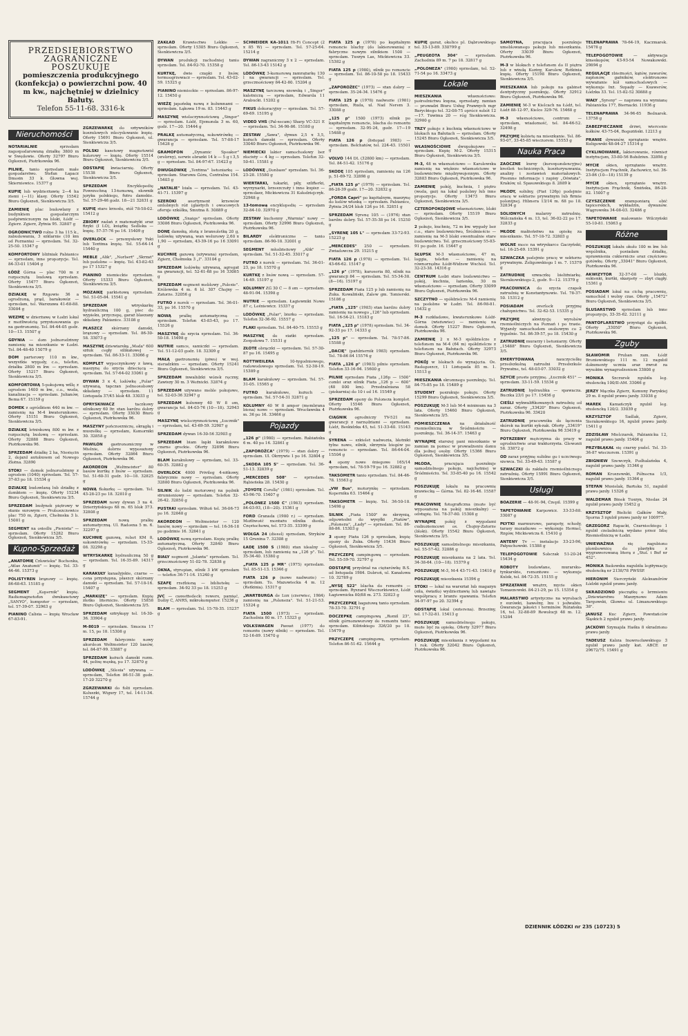PRZEDSIĘBIORSTWO
ZAGRANICZNE
POSZUKUJE
pomieszczenia produkcyjnego (konfekcja) o powierzchni pow. 40 m kw., najchętniej w dzielnicy Bałuty.
Telefon 55-11-68. 3316-k
Nieruchomości
NOTARIALNIE sprzedam zagospodarowaną działkę 3800 m w Swędowie. Oferty 32797 Biuro Ogłoszeń, Piotrkowska 96.
PILNIE, tanio sprzedam małe gospodarstwo. Stefan Łapacz Dmosin 33 k. Głowna woj. Skierniewice. 15377 g
KUPIĘ lub wydzierżawię 2—4 ha ziemi (—11) klasy. Oferty 15542 Biuro Ogłoszeń, Sienkiewicza 3/5.
ZAMIENIĘ plac budowlany z budynkiem gospodarczym podpiwniczonym na bloki, Łódź — Zgierz. Zgierz, Żytnia 95. 32807 g
OGRODNICTWO rolne 3 ha 115 k., zabudowania, 3 szklarnie (10 km od Poznania) — sprzedam. Tel. 32-25-50. 15347 g
KOMFORTOWY bliźniak Pabianice — sprzedam, inne propozycje. Tel. 84-33-01 15404 g
ŁÓDŹ Górna — plac 700 m z rozpoczętą budową sprzedam. Oferty 15477 Biuro Ogłoszeń, Sienkiewicza 3/5.
DZIAŁKĘ w Rzgowie 36 a ogrodzoną, prąd, barakowóz — sprzedam, tel. Warszawa 41-68-88. 33084 g
WEZMĘ w dzierżawę w Łodzi lokal z możliwością przystosowania go na gastronomię. Tel. 84-44-05 godz. 10—13. 15507 g
GDYNIA — dom jednorodzinny zamienię na mieszkanie w Łodzi. Tel. 84-48-40 15079 g
DOM parterowy 110 m kw., wszystkie wygody, c.o., telefon, działka 2800 m kw. — sprzedam. Oferty 15217 Biuro Ogłoszeń, Sienkiewicza 3/5.
KOMFORTOWĄ 5-pokojową willę z ogrodem 1400 m kw., c.o., woda, kanalizacja — sprzedam. Julianów, Bema 67. 15159 g
DOMEK z ogródkiem 440 m kw. — zamienię na M-4 kwaterunkowe. Oferty 15151 Biuro Ogłoszeń, Sienkiewicza 3/5.
DZIAŁKĘ letniskową 800 m kw. z rozpoczętą budową — sprzedam. Oferty 32888 Biuro Ogłoszeń, Piotrkowska 96.
SPRZEDAM działkę 2 ha, Niesięcin 2, dojazd autobusem od Nowego Złotna. 32890
STOKI — domek jednorodzinny z ogrodem (1040) sprzedam. Tel. 57-37-83 po 18. 15534 g
DZIAŁKĘ budowlaną lub działkę z domkiem — kupię. Oferty 15234 Biuro Ogłoszeń, Sienkiewicza 3/5.
SPRZEDAM budynek piętrowy w stanie surowym — Proboszczewice plac 750 m, Zgierz, Chełmska 3 b. 15081 g
SEGMENT na osiedlu „Pienista" — sprzedam. Oferty 15282 Biuro Ogłoszeń, Sienkiewicza 3/5.
Kupno-Sprzedaż
„ANATOMIĘ Człowieka" Bochenka, „Atlas Anatomii" — kupię. Tel. 33-44-46. 15373 g
POLISTYREN brązowy — kupię. 86-68-63. 15185 g
SEGMENT „Kopernik" kupię. Radiomagnetofon dwukasetowy „SANYO", komputer — sprzedam, tel. 57-39-07. 32963 g
PIANINO Calisia — kupię Wrocław 67-83-91.
ZGRZEWARKĘ do sztywników koszulowych zdecydowanie kupię. Oferty 15691 Biuro Ogłoszeń, ul. Sienkiewicza 3/5.
POLSKI kasetowy magnetowid kolorowy — kupię. Oferty 15514 Biuro Ogłoszeń, Sienkiewicza 3/5.
ODSTAPIĘ kwiaciarnię. Oferty 15538 Biuro Ogłoszeń, Sienkiewicza 3/5.
SPRZEDAM Encyklopedię Powszechną 13-tomową, słownik języka polskiego, futro damskie. Tel. 57-29-46 godz. 18—21 32831 g
KUPIĘ stare krzesło, stół 78-58-02. 15412 g
ZBIORY zadań z matematyki oraz fizyki (I LO), książkę Sedleka — kupię. 57-37-76 po 16. 15409 g
OVERLOCK — przemysłowy Yuki lub Textima kupię. Tel. 55-64-14 15440 g
MEBLE „Alik", „Norbert" „Skrzat" lub podobne — kupię. Tel. 43-82-43 po 17 15327 g
PIANINO niemieckie sprzedam. Oferty 15333 Biuro Ogłoszeń, Sienkiewicza 3/5.
MOZAIKĘ parkietową sprzedam. Tel. 51-05-84. 15541 g
SPRZEDAM wtryskarkę hydrauliczną 100 g, piec do wypieku, przyczepę, garaż blaszany składany. Pabianice. 33108 g
PŁASZCZ skórzany damski, brązowy — sprzedam. Tel. 86-30-58. 33073 g
MASZYNĘ dziewiarską „Moda" 600 sztuk cegły silikatowej — sprzedam. Tel. 86-33-11. 33066 g
KOMPLET wypoczynkowy z ławą, maszynę do szycia dziecięcą — sprzedam. Tel. 57-64-02 33061 g
DYWAN 3 x 4, lodówkę „Polar" używaną, tapczan jednoosobowy składany — sprzedam. 11 Listopada 37/45 blok 48. 33033 g
OPRYSKIWACZ taczkowy silnikowy 60 ltr. stan bardzo dobry — sprzedam. Oferty 33030 Biuro Ogłoszeń, Piotrkowska 96.
MASZYNY pończoszniczę, okrągłą i muszelkę — sprzedam, Komorniki 30. 32858 g
PAWILON gastronomiczny w Mielnie, dobrze wyposażony sprzedam. Oferty 32864 Biuro Ogłoszeń, Piotrkowska 96.
AKORDEON „Weltmeister" 80 basów kurtkę z lisów — sprzedam. Tel. 51-60-31 godz. 10—18. 32825 g
NOWĄ flokarkę — sprzedam. Tel. 43-28-23 po 18. 32810 g
SPRZEDAM nowy dywan 3 na 4. Dzierżyńskiego 68 m. 65 blok 373. 32808 g
SPRZEDAM nową pralkę automatyczną. Ul. Radosna 5 m. 6. 32297 g
KUCHNIĘ gazową, robot KM 8, sokowirówkę — sprzedam. 15-33-08. 32298 g
WTRYSKARKĘ hydrauliczną 50 g — sprzedam. Tel. 16-35-89. 14317 g
KARAKUŁY kanadyjskie, czarne — cena przystępna, płaszcz skórzany damski — sprzedam. Tel. 57-18-16. 15407 g
„MARKIZĘ" — sprzedam. Kupię złotko literniczе. Oferty 15858 Biuro Ogłoszeń, Sienkiewicza 3/5.
SPRZEDAM sztrykopy tel. 16-30-36. 33904 g
M-8019 — sprzedam. Smocza 17 m. 15, po 18. 15308 g
SPRZEDAM fabrycznie nowy akordeon Weltmeister 120 basów, tel. 84-87-99. 33887 g
SPRZEDAM kożuch damski rozm. 44, pelisę męską, po 17. 32870 g
LODÓWKĘ „Silesia" używaną — sprzedam, Telefon 86-51-38 godz. 17-20 32270 g
ZGRZEWARKI do folii sprzedam. Koluszki, Wigury 17, tel. 14-11-34. 15744 g
ZAKŁAD Krawiectwo Lekkie — sprzedam. Oferty 15305 Biuro Ogłoszeń, Sienkiewicza 3/5.
DYWAN produkcji zachodniej tanio sprzedam. Tel. 84-92-70. 15358 g
KURTKĘ, dwie czapki z lisów, termoogrzewacz — sprzedam. Tel. 43-02-59. 15325 g
PIANINO niemieckie — sprzedam. 86-97-12. 15450 g
WIEŻĘ japońską nową z kolumnami — sprzedam. Łąkowa 19 m. 83. 15443 g
MASZYNĘ wieloczynnościową „Singer" — sprzedam. Łódź, Ejsmonda 3 m. 60, godz. 17—20. 15444 g
PRALKĘ automatyczną, sokowirówkę — gwarancja — sprzedam. Tel. 57-88-17 15428 g
GRAMOFON „Dynamic Speaker" (srebrny), serwis obrazki 14 k — 5 g i 3,5 g — sprzedam. Tel. 84-97-67. 15423 g
DWUGŁOWKĘ „Textima" betoniarkę — sprzedam. Starowa Góra, Centralna 154. 15403 g
„NATALIE" biała — sprzedam. Tel. 43-41-71. 15397 g
SZEROKI asortyment krzewów ozdobnych róż (glastych i owocowych oferuje szkółka, Smutna 8. 30889 g
LODÓWKĘ „Snaige" sprzedam. Oferty 33086 Biuro Ogłoszeń, Piotrkowska 96.
DONĘ damską, złotą z bransoletką 20 g, lodówkę używaną, wan welurowy 2,60 x 1,90 — sprzedam, 43-39-16 po 16 33091 g
KUCHNIĘ gazową (używana) sprzedam, Zgierz, Chełmska 3 „I". 33104 g
SPRZEDAM lodówkę używaną, agregat na gwarancji, tel. 52-61-68 po 16 33085 g
SPRZEDAM segment meblowy „Polesie". Królewska 4 m. 6 bl. 307 Chojny — Zatorze. 32056 g
FUTRO z norek — sprzedam. Tel. 36-01-33, po 16. 15570 g
NOWĄ pralkę automatyczną — sprzedam. Telefon 43-83-43, po 17. 15526 g
MASZYNĘ do szycia sprzedam. Tel. 36-50-18. 15498 g
NUTRIE samce, samiczki — sprzedam. Tel. 51-12-03 godz. 18. 32309 g
MAŁĄ gastronomię (piwo) w woj. sieradzkim — sprzedam. Oferty 15241 Biuro Ogłoszeń, Sienkiewicza 3/5.
SPRZEDAM inwalidzki wózek ręczny, Zawiszy 30 m. 3 Woźnicki. 32874 g
SPRZEDAM używane meble pokojowe, tel. 52-03-36 32947 g
SPRZEDAM kolumny 40 W 8 om, gwarancja tel. 84-03-76 (10—18). 32943 g
MASZYNĘ wieloczynnościową „Łucznik" — sprzedam, tel. 43-69-59. 32907 g
SPRZEDAM dywan 16-30-56 32903 g
SPRZEDAM biam łapki karakułowe czarne greckie. Oferty 32896 Biuro Ogłoszeń, Piotrkowska 96.
BLAM karakułowy — sprzedam, tel. 33-60-35. 32882 g
OVERLOCK 4000 Privileg 4-nitkowy, fabrycznie nowy — sprzedam. Oferty 32880 Biuro Ogłoszeń, Piotrkowska 96.
SILNIK do łodzi motorowej na pędnik strumieniowy — sprzedam. Telefon 32-26-42. 32850 g
PUSTAKI sprzedam. Wiltoń tel. 36-06-73 po 16. 32848 g
AKORDEON — Weltmeister — 120 basów, nowy — sprzedam — tel. 16-36-18 po godzinie 16. 32841 g
LODÓWKĘ nową sprzedam. Kupię pralkę automatyczną. Oferty 32840 Biuro Ogłoszeń, Piotrkowska 96.
BIAŁY segment „Jolanta" sprzedam. Tel. grzecznościowy 51-02-78. 32838 g
OKNA, styropian, silnik 3 kW sprzedam — telefon 36-71-16. 15240 g
SZAFĘ rzeźbioną — bibliotekę — sprzedam. 34-92 33 po 18. 15253 g
JVC — cassettedeck: rewers, pamięć, Dolby C, ANRS, mikrokomputer. 15236 g
BLAM — sprzedam. Tel. 15-78-35. 15237 g
SCHNEIDER KA-1011 Hi-Fi Concept (2 x 85 W) — sprzedam. Tel. 57-25-64. 15214 g
DYWAN zagraniczny 3 x 2 — sprzedam. Tel. 86-13-43 15142 g
LODÓWKĘ 3-komorową zamrażarkę 130 l na gwarancji — sprzedam. Tel. grzecznościowy 84-42-80. 15204 g
MASZYNĘ tarczową szewską i „Singer" kaletniczą — sprzedam, Edwarda 11 Arabucki. 15202 g
FIKUS dekoracyjny — sprzedam. Tel. 57-69-69. 15195 g
VIDEO VHS (Pal-secam) Sharp VC-321 E — sprzedam. Tel. 34-98-86. 15180 g
ZESTAW „Sawa", dywan 2,5 x 3,5, kożuch damski — sprzedam. Oferty 33040 Biuro Ogłoszeń, Piotrkowska 96.
NIEMIECKI lakier samochodowy bez złocisty — 4 kg — sprzedam. Telefon 32-50-41. 15581 g
LODÓWKĘ „Donbass" sprzedam. Tel. 36-23-28. 15580 g
WIERTARKI, tokarki, piły, szlifierki, wyrzynarki, brzeszczoty i inne kupisz — sprzedasz, Mickiewicza 31 Kołodziejczyk. 32968 g
13-tomową encyklopedię — sprzedam 32-84-10. 32970 g
ZESTAW kuchenny „Warmia" nowy — sprzedam. Oferty 32996 Biuro Ogłoszeń, Piotrkowska 96.
BILARDY elektroniczne — tanio sprzedam. 86-90-18. 32001 g
SEGMENT młodzieżowy „Alik" — sprzedam. Tel. 51-32-45. 33017 g
FUTRO z norek — sprzedam. Tel. 36-01-23, po 18. 15570 g
KURTKĘ z lisów nową — sprzedam. 57-14-49. 15197 g
KOLUMNY ZG 30 C — 8 om — sprzedam. 48-91-94. 15398 g
NUTRIE — sprzedam. Łagiewniki Nowe 87 c, Leśniewicz. 15337 g
LODÓWKĘ „Polar", biurko — sprzedam. Telefon 32-36-92. 15557 g
FLAKI sprzedam. Tel. 84-40-75. 15553 g
MASZYNĘ do siatki sprzedam. Zespołowa 7. 15531 g
ZŁOTE obrączki — sprzedam. Tel. 57-30-87 po 16. 15495 g
ROTTWEILERA 10-tygodniowego, rodowodowego sprzedam. Tel. 52-38-19. 15389 g
BLAM karakułowy — sprzedam. Tel. 57-31-05. 15565 g
FUTRO karakułowe, kożuch — sprzedam. Tel. 57-54-31 32871 g
KOLUMNY 40 W 8 amper (membrana biena) nowe — sprzedam. Wrocławska 4 m. 36 po 16. 33466 g
Pojazdy
„126 p" (1980) — sprzedam. Rabiańska 6 m. 40 po 16. 32861 g
„ZAPOROŻCA" (1979) — stan dobry — sprzedam. Ul. Okrzywie 1 po 16. 32804 g
„SKODA 105 S" — sprzedam. Tel. 36-51-13. 32839 g
„MERCEDES 508" — sprzedam. Rąbieńska 28. 15430 g
„TOYOTĘ Corollę" (1981) sprzedam. Tel. 43-96-70. 15407 g
„POLONEZ 1500 C" (1983) sprzedam. 84-03-93, (18—20). 15361 g
FORD Granada (1980 r.) — sprzedam. Możliwość montażu silnika diesla. Częstochowa, tel. 573-35. 33399 g
WOŁGA 24 (diesel) sprzedam, Stryków 15 Grunina 7. 32308 g
ŁADĘ 1500 S (1980) stan idealny — sprzedam, lub zamienię na „126 p". Tel. 35-34-40. 15380 g
„FIATA 125 p MR" (1975) sprzedam. Tel. 85-51-13. 15346 g
FIATA 126 p (nowe nadwozie) — sprzedam. To. Mazowiecka 4 m. 12 (Retkinia). 15317 g
„WARTBURGA de Lux (czerwiec, 1984) zamienię na „Poloneza". Tel. 51-21-53. 15324 g
FIATA 1500 (1973) — sprzedam. Zachodnia 80 m. 17. 15323 g
VOLKSWAGEN Passat (1977) do remontu (nowy silnik) — sprzedam. Tel. 52-16-89. 15470 g
FIATA 125 p (1978) po kapitalnym remoncie blachy (do lakierowania) z fabryczne nowym silnikiem 1500 — sprzedam. Tuszyn Las, Mickiewicza 33. 15382 g
FIATA 125 p (1980), silnik po remoncie — sprzedam. Tel. 86-10-58 po 18. 15433 g
„ZAPOROŻEC" (1973) — stan dobry — sprzedam. 35-24-34. 15476 g
FIATA 125 p (1978) nadwozie (1981) sprzedam, Ruda, ul. Nad Nerem 3. 33088 g
„125 p" 1500 (1973) silnik po kapitalnym remoncie, blacha do remontu — sprzedam. 32-95-24, godz. 17—19 15488 g
FIATA 126 p (listopad 1983) — sprzedam. Bełchatów, tel. 224-43. 15501 g
VOLVO 144 DL (32800 km) — sprzedam. Tel. 84-51-42. 15176 g
SKODĘ 105 sprzedam, zamienię na 126 p, 51-69-72. 32898 g
„FIATA 125 p" (1979) — sprzedam. Tel. 86-28-39 godz. 17—20. 32832 g
„FORDA Capri" po kapitalnym, maszynę do łodów włoską — sprzedam. Pabianice, Żytnia 24/24 blok 126 po 16. 32851 g
SPRZEDAM Syrenę 105 — (1976) stan bardzo dobry. Tel. 57-35-38 po 14. 15250 g
„SYRENĘ 105 L" — sprzedam 33-72-93. 15223 g
„MERCEDES" 250 — sprzedam. Zwiadowcza 29. 15215 g
FIATA 126 p (1978) — sprzedam. Tel. 43-66-62. 15147 g
„126 p" (1978), karoseria 80, silnik na gwarancji 84 — sprzedam. Tel. 55-34-38. (8—16). 15197 g
SPRZEDAM Fiata 125 p lub zamienię na Żuka. Kowaliński, Zalew gm. Tomierski. 15186 g
„FIATA „125" (1983) stan bardzo dobry zamienię na nowego „126" lub sprzedam. Tel. 16-54-21. 15183 g
FIATA „125 p" (1978) sprzedam. Tel. 34-92-33 po 17. 14333 g
„125 p" — sprzedam. Tel. 78-57-86. 15588 g
„DACIĘ" (październik 1983) sprzedam. Tel. 78-86 84 15574 g
FIATA „126 p" (1983) pilnie sprzedam. Telefon 33-16-94. 15600 g
PILNIE sprzedam Fiata „126p — 1500" combi oraz silnik Fiata „126 p — 600" (48 000 km). Przedzalniana 58 (piekarnia) do 10 i od 16. 15549 g
SPRZEDAM opony do Poloneza komplet. Oferty 15546 Biuro Ogłoszeń, Piotrkowska 96.
CIĄGNIK ogrodniczy TV-521 na gwarancji z narzędziami — sprzedam. Łódź, Beskidzka 45, tel. 51-33-40. 15143 g
SYRENA — szkielet nadwozia, błotniki tylne nowe, silnik, skrzynia biegów po remoncie — sprzedam. Tel. 86-64-04. 15504 g
4 opony nowe śniegowe 165/14 sprzedam, tel. 78-59-79 po 16. 32882 g
TAKSOMETR tanio sprzedam. Tel. 84-46-78. 15563 g
„VW Bus", motorynkę — sprzedam. Kopernika 63. 15464 g
TAKSOMETR — kupię. Tel. 36-50-18. 15498 g
SILNIK „Fiata 1500" ze skrzynią, odpowiedni do wysyłki „Fiatów", „Poloneza", „Łady" — sprzedam. Tel. 86-88-86. 15303 g
3 opony Fiata 126 p sprzedam, kupię opony do Żuka. Oferty 15436 Biuro Ogłoszeń, Sienkiewicza 3/5.
PRZYCZEPĘ campingową — sprzedam. Tel. 55-59-70. 32797 g
ODSTĄPIĘ przydział na ciężarówkę B.S. od listopada 1984. Dobroń, ul. Kanałowa 10. 32789 g
„NYSĘ 522" blacha do remontu — sprzedam. Ryszard Wieczorkiewicz, Łódź Łagiewnicka 80/88 m. 273. 32823 g
PRZYCZEPKĘ bagażową tanio sprzedam. 78-33-70. 32791 g
DOCZEPKĘ campingową „Romil 23", silnik górnozaworowy do remontu tanio sprzedam. Kilińskiego 326/20 po 18. 15479 g
PRZYCZEPĘ campingową, sprzedam. Telefon 86-51-62. 15644 g
KUPIĘ garaż, okolice pl. Dąbrowskiego tel. 33-13-89. 330799 g
„PEUGEOTA 304" — sprzedam. Zachodnia 89 m. 7 po 18. 32817 g
„POLONEZA" (1980) sprzedam, tel. 52-71-54 po 16. 33473 g
Lokale
MIESZKANIA własnościowe: pośrednictwo kupna, sprzedaży, zamian — prowadzi Biuro Usług Prawnych mgr Baryckiego tel. 32-08-75 oprócz sobót 12—17. Tuwima 20 — róg Sienkiewicza. 32980 g
TRZY pokoje z kuchnią własnościowe w blokach na Bałutach — sprzedam. Oferty 15245 Biuro Ogłoszeń, Sienkiewicza 3/5.
WŁASNOŚCIOWE dwupokojowe — sprzedam. Kupię M-2. Oferty 15315 Biuro Ogłoszeń, Sienkiewicza 3/5.
M-3, 48 m własnościowe — Karolewska zamienię na większe własnościowe w budownictwie międzywojennym. Oferty 32883 Biuro Ogłoszeń, Piotrkowska 96.
ZAMIENIĘ pokój, kuchnia, I piętro (woda, gaz) na lokal podobny lub inne propozycje. Oferty 13473 Biuro Ogłoszeń, Sienkiewicza 3/5.
CZTEROPOKOJOWE własnościowe, bloki — sprzedam. Oferty 15519 Biuro Ogłoszeń, Sienkiewicza 3/5.
2 pokoje, kuchnię, 72 m kw. wygody bez c.o., stare budownictwo, Śródmieście — zamienię na M-3 bloki ewentualnie stare budownictwo. Tel. grzecznościowy 55-83-91 po godz. 16. 15447 g
SŁUPSK M-3 własnościowe, 47 m, loggia, telefon — zamienię na równorzędne Łódź-Widzew Wschód. Tel. 32-23-38. 14316 g
CENTRUM Łodzi stare budownictwo — pokój, kuchnia, łazienka, 30 m własnościowe — sprzedam. Oferty 33099 Biuro Ogłoszeń, Piotrkowska 96.
SZCZYTNO — spółdzielcze M-4 zamienię na podobne w Łodzi. Tel. 86-98-81. 15432 g
M-3 rozkładowe, kwaterunkowe Łódź-Górna (wieżowiec) — zamienię na domek. Oferty 15227 Biuro Ogłoszeń, Piotrkowska 96.
ZAMIENIĘ 2 x M-3 spółdzielcze z telefonem na M-4 (64 m) spółdzielcze z telefonem na Bałutach. Oferty 32973 Biuro Ogłoszeń, Piotrkowska 96.
POKÓJ w blokach do wynajęcia. Os. Radogoszcz, 11 Listopada 85 m. 1. 15513 g
MIESZKANIA skromnego poszukuję. Tel. 84-75-85 po 18. 15489 g
STUDENT poszukuje pokoju. Oferty 15299 Biuro Ogłoszeń, Sienkiewicza 3/5.
POSZUKUJĘ M-3 lub M-4 minimum na 3 lata. Oferty 15460 Biuro Ogłoszeń, Sienkiewicza 3/5.
POMIESZCZENIA na działalność rzemieślniczą w Śródmieściu — poszukuję. Tel. 36-14-37. 15463 g
WYNAJMĘ starszej pani mieszkanie w zamian za pomoc w prowadzeniu domu dla jednej osoby. Oferty 15366 Biuro Ogłoszeń, Sienkiewicza 3/5.
MŁODA, pracująca poszukuje samodzielnego pokoju, najchętniej w Śródmieściu. Tel. 33-85-40 po 16. 15542 g
POSZUKUJĘ lokalu na pracownię krawiecką — Górna. Tel. 82-16-46. 15587 g
PRACOWNIĘ fotograficzna (może być wyposażona na pokój mieszkalny) — odstąpię. Tel. 78-37-80. 15308 g
WYNAJMĘ pokój z wygodami cudzoziemcowi os. Chojny-Zatorze (bloki). Oferty 15542 Biuro Ogłoszeń, Sienkiewicza 3/5.
POSZUKUJĘ samodzielnego mieszkania, tel. 55-57-42. 32886 g
POSZUKUJĘ mieszkania na 2 lata. Tel. 34-38-64. (10—18). 15379 g
POSZUKUJĘ M-3, M-4 43-71-43. 15410 g
POSZUKUJĘ mieszkania 15396 g
STOKI — lokal na warsztat lub magazyn (siła, światło) wydzierżawię lub nawiąże współpracę z branże spawania. Telefon 34-97-97 po 20. 32394 g
ODSTĄPIĘ lokal (suterena). Brzeziny, tel. 17-32-81. 15413 g
POSZUKUJĘ samodzielnego pokoju, może być za opiekę. Oferty 32977 Biuro Ogłoszeń, Piotrkowska 96.
POSZUKUJĘ mieszkania z wygodami na 1 rok. Oferty 32042 Biuro Ogłoszeń, Piotrkowska 96.
SAMOTNA, pracująca poszukuje umeblowanego pokoju lub mieszkania. Oferty 33039 Biuro Ogłoszeń, Piotrkowska 96.
M-3 w blokach z telefonem do II piętra lub z windą Koziny, Karolew, Retkinia kupię. Oferty 15198 Biuro Ogłoszeń, Sienkiewicza 3/5.
MIESZKANIA lub pokoju na gabinet dentystyczny poszukuję. Oferty 32912 Biuro Ogłoszeń, Piotrkowska 96.
ZAMIENIĘ M-3 w Kielcach na Łódź, tel. Łódź 88-12-97, Kielce 329-76. 15468 g
M-3 własnościowe, centrum — sprzedam, wiadomość, tel. 84-46-52. 32498 g
PRZYJMĘ kobietę na mieszkanie. Tel. 86-93-07, 33-45-85 wieczorem. 15553 g
Nauka Praca
ZAOCZNE kursy (korespondencyjne) kreśleń technicznych, kosztorysowania, analizy i zestawień materiałowych. Pisemne informacje i zapisy „Oświata", Kraków, ul. Spasowskiego 8. 2889 k
MŁODY, solidny, (Fiat 126p) podejmie oracę w sektorze prywatnym lub firmie polonijnej. Hibnera 13/14 m. 68 po 18. 32834 g
SOLIDNYCH malarzy zatrudnię. Wólczańska 4 m. 13, tel. 36-02-22 po 17. 32833 g
MŁODE małżeństwo na opiekę za mieszkanie. Tel. 57-18-72. 32803 g
WOLNE moce na wtryskarce Gaczyński, tel. 16-25-69. 15391 g
SZWACZKA podejmie pracę w sektorze prywatnym. Żeligowskiego 1 m. 7. 15379 g
ZATRUDNIĘ szwaczkę bieliźniarkę. Sierakowskiego 2, godz. 9—12. 15379 g
PRACOWNICA do szycia czapek zatrudnię w Konstantynowie. Tel. 78-37-50. 15312 g
POSIADAM overlock przyjmę chałupnictwo. Tel. 32-62-53. 15335 g
PRZYJMĘ akwizycję wyrobów rzemieślniczych na Poznań i po trasie. Wyjazdy samochodem osobowym co 2 tygodnie. Tel. 86-39-57, po 18. 15430 g
ZATRUDNIĘ murarzy i betoniarzy. Oferty „15488" Biuro Ogłoszeń, Sienkiewicza 3/5.
EMERYTOWANĄ nauczycielkę przedszkolną zatrudni Przedszkole Prywatne, tel. 48-03-07. 33032 g
SZYCIE proste przyjmę. „Łucznik 451" — sprzedam. 33-11-59. 15534 g
ZATRUDNIĘ hydraulika — spawacza. Buczka 23/1 po 17. 15456 g
CIEŚLI wykwalifikowanych zatrudnię od zaraz. Oferty „33420" Biuro Ogłoszeń, Piotrkowska 96. 33420
ZATRUDNIĘ pracownika do łączenia skórek na kurtki syk-zak. Oferty „33419" Biuro Ogłoszeń, Piotrkowska 96 33419 g
POTRZEBNY mężczyzna do pracy w ogrodnictwie oraz traktorzysta. Glewonii 58. 33872 g
OD zaraz przyjmę solidne go i uczciwego szewca. Tel. 33-49-43. 15587 g
SZWACZKI do zakładu rzemieślniczego zatrudnię. Oferty 15991 Biuro Ogłoszeń, Sienkiewicza 3/5.
Usługi
BOAZERIE — 48-91-94, Czepil. 15399 g
TAPETOWANIE Karpowicz. 33-33-88. 33087 g
PŁYTKI marmurowe, parapety, schody, tarasy mozaikowe — wykonuje Hermel, Rzgów, Mickiewicza 6. 15410 g
ANTENY Tv — instalacje 33-23-96, Pałpuchowski. 15388 g
TELEPOGOTOWIE Sobczak 51-20-24 15434 g
ROBOTY budowlane, murarsko-tynkarskie, remontowe — wykonuje Kubik, tel. 84-72-35. 15155 g
SPRZĄTANIE wnętrz, mycie okien Tomaszewski. 84-21-29, po 15. 15354 g
MALARSTWO artystyczne na wyrobach z surówki, bawełny, lnu i jedwabiu. Gwarancja jakości i terminów. Różańska 16, tel. 32-88-89 Rewolucji 48 m. 12. 15284
TELENAPRAWA 78-64-19, Kaczmarek. 15478 g
TELEPOGOTOWIE — aktywacja kineskopów, 43-93-54 Nowakowski. 29894 g
REGULACJE zbieżności, kątów, zaworów, zapłonów, gaźników, elektronowe wyważanie kół samochodowych — wykonuje Inż. Supady — Ksawerów, Łódzka 33. Tel. 15-82-52 30888 g
WAŁY „Syreny" — naprawa na wymianę Pabianicka 177, Biernacki. 11936 g
TELENAPRAWA 34-96-65 Bednarek. 13758 g
ZABEZPIECZANIE drzwi, wiercenie kołków. 43-75-04, Bogoziński. 12213 g
PRANIE dywanów, sprzątanie wnętrz. Kuligowski 48-04-27 15314 g
CYKLINOWANIE, lakierowanie, również instytucjom, 33-80-56 Bohdziun. 32898 g
MYCIE okien, sprzątanie wnętrz. Instytucjom Frąchnik, Zachowicz, tel. 36-23-86 (10—18) 15139 g
MYCIE okien, sprzątanie wnętrz. Instytucjom Frąchnik, Śmińska, 86-28-82. 15007 g
CZYSZCZENIE szamponiarą obić tapicerskich, wykładzin, dywanów. Wągrowska 34-08-03. 32486 g
TAPETOWANIE malowanie Wilczyński 55-10-81. 15063 g
Różne
POSZUKUJĘ lokalu około 100 m kw. lub wspólnika, posiadam działkę, uprawnienia cukiernicze oraz częściowo gotówkę. Oferty „33041" Biuro Ogłoszeń, Piotrkowska 96.
AKWIZYTOR 32-37-08 — bluzki, sukienki, kurtki, skarpety — zbyt ciągły. 15361 g
POSIADAM lokal na cichą pracownię, samochód i wolny czas. Oferty „15472" Biuro Ogłoszeń, Sienkiewicza 3/5.
ŚLUSARSTWO sprzedam lub inne propozycje, 33-35-62. 32111 g
PANTOFLARSTWO przystąpi do spółki. Oferty „33050" Biuro Ogłoszeń, Piotrkowska 96.
Zguby
SŁAWOMIR Pruban zam. Łódź Broniewskiego 111 m. 12 zagubił dokumenty ucznia oraz zwrot za wysokim wynagrodzeniem 33808 g
MONIKA Szczurek zgubiła leg. studencką 100/II-AM. 33066 g
JERZY Mączka Zgierz, Komuny Paryskiej 29 m. 8 zgubił prawo jazdy. 33038 g
MAREK Kamańczyk zgubił leg. studencką 120/2. 33039 g
KRZYSZTOF Sadlak, Zgierz, Sierakowskiego 16, zgubił prawo jazdy. 15411 g
ZDZISŁAW Mielczarek, Pabianicka 12, zagubił prawo jazdy. 15406 g
PRZYBŁĄKAŁ się czarny pudel. Tel. 33-36-87 wieczorem. 15391 g
ZBIGNIEW Szewczyk, Podhalańska 4, zagubił prawo jazdy. 15346 g
ROMAN Kroszewski, Północna 1/3, zagubił prawo jazdy. 15364 g
STEFAN Musielak, Bartoka 51, zagubił prawo jazdy. 15326 g
WALDEMAR Binek Tuszyn, Niedas 24 zgubił prawo jazdy 15452 g
KRZYSZTOF Bielicki Gałków Mały, Sporna 3 zgubił prawo jazdy nr 100977.
GRZEGORZ Rapacki, Czarnieckiego 1 zgubił czeladniczą wydane przez Izbę Rzemieślniczą w Łodzi.
UNIEWAŻNIA się zagubiono plombownicę do plastyku z wygrawerowaną literą z „Stol. i Buf nr 452".
MONIKA Badowska zagubiła legitymację studencką nr 2138/78 PWSSP.
HIERONIM Sierczyński Aleksandrów Łódzki zgubił prawo jazdy.
SKRADZIONO pieczątkę o brzmieniu „Dziewiarstwo Maszynowe Adam Targowski, Głowno ul. Limanowskiego 38".
JANUSZ Kuc Zgierz, Powstańców Śląskich 2 zgubił prawo jazdy.
JACKOWI Szymajda Haśka 8 skradziono prawo jazdy.
TADEUSZ Kabza Inowrocławskiego 3 zgubił prawo jazdy kat. ABCE nr 29672/75. 15491 g
DZIENNIK ŁÓDZKI nr 235 (10723) 5